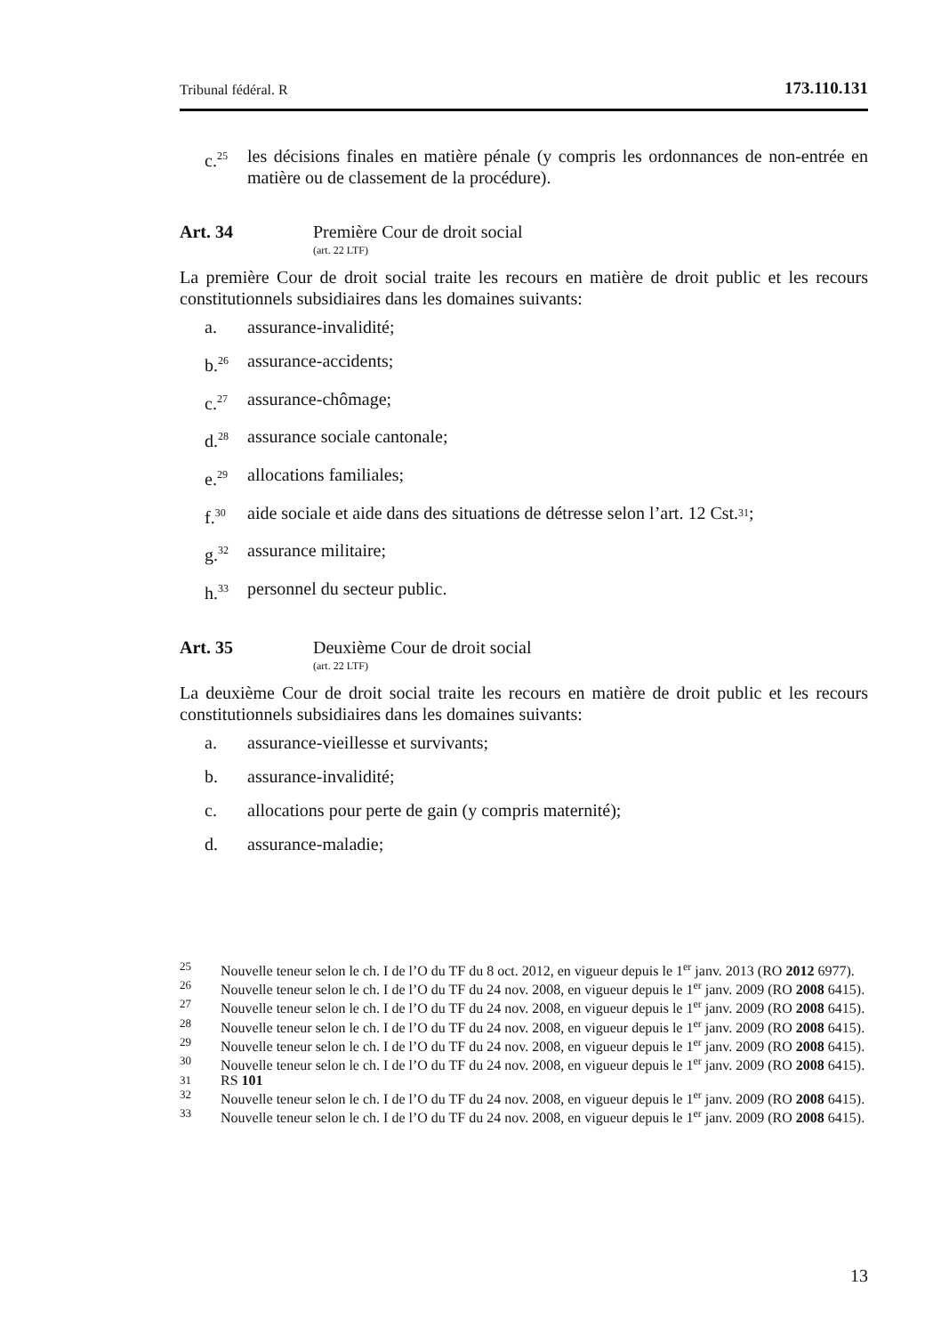Tribunal fédéral. R 173.110.131
c.<sup>25</sup>
les décisions finales en matière pénale (y compris les ordonnances de non-entrée en matière ou de classement de la procédure).
Art. 34 Première Cour de droit social
(art. 22 LTF)
La première Cour de droit social traite les recours en matière de droit public et les recours constitutionnels subsidiaires dans les domaines suivants:
a. assurance-invalidité;
b.<sup>26</sup> assurance-accidents;
c.<sup>27</sup> assurance-chômage;
d.<sup>28</sup> assurance sociale cantonale;
e.<sup>29</sup> allocations familiales;
f.<sup>30</sup> aide sociale et aide dans des situations de détresse selon l’art. 12 Cst.<sup>31</sup>;
g.<sup>32</sup> assurance militaire;
h.<sup>33</sup> personnel du secteur public.
Art. 35 Deuxième Cour de droit social
(art. 22 LTF)
La deuxième Cour de droit social traite les recours en matière de droit public et les recours constitutionnels subsidiaires dans les domaines suivants:
a. assurance-vieillesse et survivants;
b. assurance-invalidité;
c. allocations pour perte de gain (y compris maternité);
d. assurance-maladie;
25 Nouvelle teneur selon le ch. I de l’O du TF du 8 oct. 2012, en vigueur depuis le 1<sup>er</sup> janv. 2013 (RO 2012 6977).
26 Nouvelle teneur selon le ch. I de l’O du TF du 24 nov. 2008, en vigueur depuis le 1<sup>er</sup> janv. 2009 (RO 2008 6415).
27 Nouvelle teneur selon le ch. I de l’O du TF du 24 nov. 2008, en vigueur depuis le 1<sup>er</sup> janv. 2009 (RO 2008 6415).
28 Nouvelle teneur selon le ch. I de l’O du TF du 24 nov. 2008, en vigueur depuis le 1<sup>er</sup> janv. 2009 (RO 2008 6415).
29 Nouvelle teneur selon le ch. I de l’O du TF du 24 nov. 2008, en vigueur depuis le 1<sup>er</sup> janv. 2009 (RO 2008 6415).
30 Nouvelle teneur selon le ch. I de l’O du TF du 24 nov. 2008, en vigueur depuis le 1<sup>er</sup> janv. 2009 (RO 2008 6415).
31 RS 101
32 Nouvelle teneur selon le ch. I de l’O du TF du 24 nov. 2008, en vigueur depuis le 1<sup>er</sup> janv. 2009 (RO 2008 6415).
33 Nouvelle teneur selon le ch. I de l’O du TF du 24 nov. 2008, en vigueur depuis le 1<sup>er</sup> janv. 2009 (RO 2008 6415).
13